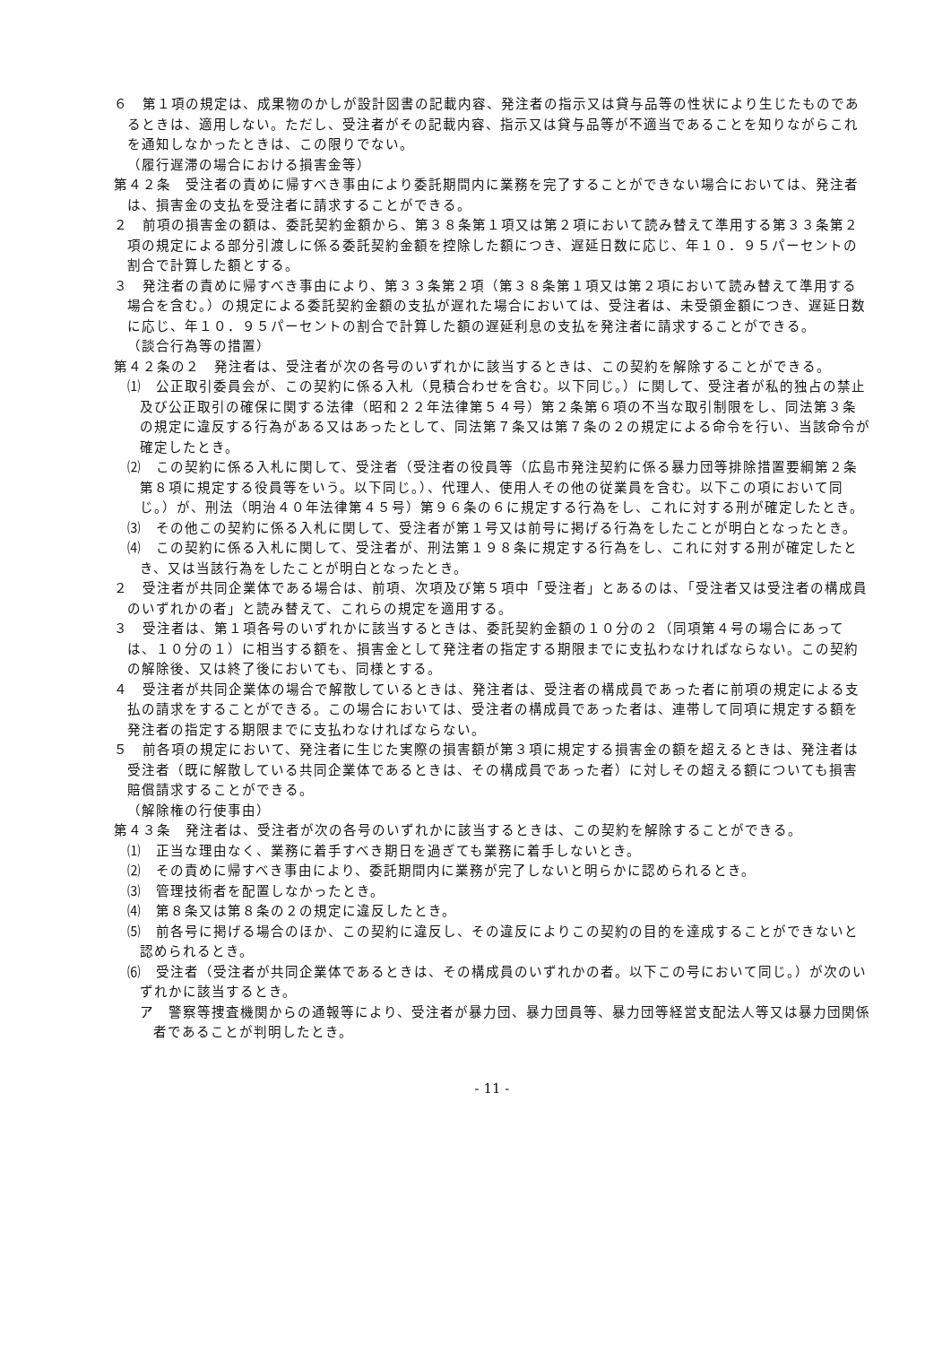６　第１項の規定は、成果物のかしが設計図書の記載内容、発注者の指示又は貸与品等の性状により生じたものであるときは、適用しない。ただし、受注者がその記載内容、指示又は貸与品等が不適当であることを知りながらこれを通知しなかったときは、この限りでない。
（履行遅滞の場合における損害金等）
第４２条　受注者の責めに帰すべき事由により委託期間内に業務を完了することができない場合においては、発注者は、損害金の支払を受注者に請求することができる。
２　前項の損害金の額は、委託契約金額から、第３８条第１項又は第２項において読み替えて準用する第３３条第２項の規定による部分引渡しに係る委託契約金額を控除した額につき、遅延日数に応じ、年１０．９５パーセントの割合で計算した額とする。
３　発注者の責めに帰すべき事由により、第３３条第２項（第３８条第１項又は第２項において読み替えて準用する場合を含む。）の規定による委託契約金額の支払が遅れた場合においては、受注者は、未受領金額につき、遅延日数に応じ、年１０．９５パーセントの割合で計算した額の遅延利息の支払を発注者に請求することができる。
（談合行為等の措置）
第４２条の２　発注者は、受注者が次の各号のいずれかに該当するときは、この契約を解除することができる。
⑴　公正取引委員会が、この契約に係る入札（見積合わせを含む。以下同じ。）に関して、受注者が私的独占の禁止及び公正取引の確保に関する法律（昭和２２年法律第５４号）第２条第６項の不当な取引制限をし、同法第３条の規定に違反する行為がある又はあったとして、同法第７条又は第７条の２の規定による命令を行い、当該命令が確定したとき。
⑵　この契約に係る入札に関して、受注者（受注者の役員等（広島市発注契約に係る暴力団等排除措置要綱第２条第８項に規定する役員等をいう。以下同じ。）、代理人、使用人その他の従業員を含む。以下この項において同じ。）が、刑法（明治４０年法律第４５号）第９６条の６に規定する行為をし、これに対する刑が確定したとき。
⑶　その他この契約に係る入札に関して、受注者が第１号又は前号に掲げる行為をしたことが明白となったとき。
⑷　この契約に係る入札に関して、受注者が、刑法第１９８条に規定する行為をし、これに対する刑が確定したとき、又は当該行為をしたことが明白となったとき。
２　受注者が共同企業体である場合は、前項、次項及び第５項中「受注者」とあるのは、「受注者又は受注者の構成員のいずれかの者」と読み替えて、これらの規定を適用する。
３　受注者は、第１項各号のいずれかに該当するときは、委託契約金額の１０分の２（同項第４号の場合にあっては、１０分の１）に相当する額を、損害金として発注者の指定する期限までに支払わなければならない。この契約の解除後、又は終了後においても、同様とする。
４　受注者が共同企業体の場合で解散しているときは、発注者は、受注者の構成員であった者に前項の規定による支払の請求をすることができる。この場合においては、受注者の構成員であった者は、連帯して同項に規定する額を発注者の指定する期限までに支払わなければならない。
５　前各項の規定において、発注者に生じた実際の損害額が第３項に規定する損害金の額を超えるときは、発注者は受注者（既に解散している共同企業体であるときは、その構成員であった者）に対しその超える額についても損害賠償請求することができる。
（解除権の行使事由）
第４３条　発注者は、受注者が次の各号のいずれかに該当するときは、この契約を解除することができる。
⑴　正当な理由なく、業務に着手すべき期日を過ぎても業務に着手しないとき。
⑵　その責めに帰すべき事由により、委託期間内に業務が完了しないと明らかに認められるとき。
⑶　管理技術者を配置しなかったとき。
⑷　第８条又は第８条の２の規定に違反したとき。
⑸　前各号に掲げる場合のほか、この契約に違反し、その違反によりこの契約の目的を達成することができないと認められるとき。
⑹　受注者（受注者が共同企業体であるときは、その構成員のいずれかの者。以下この号において同じ。）が次のいずれかに該当するとき。
ア　警察等捜査機関からの通報等により、受注者が暴力団、暴力団員等、暴力団等経営支配法人等又は暴力団関係者であることが判明したとき。
- 11 -